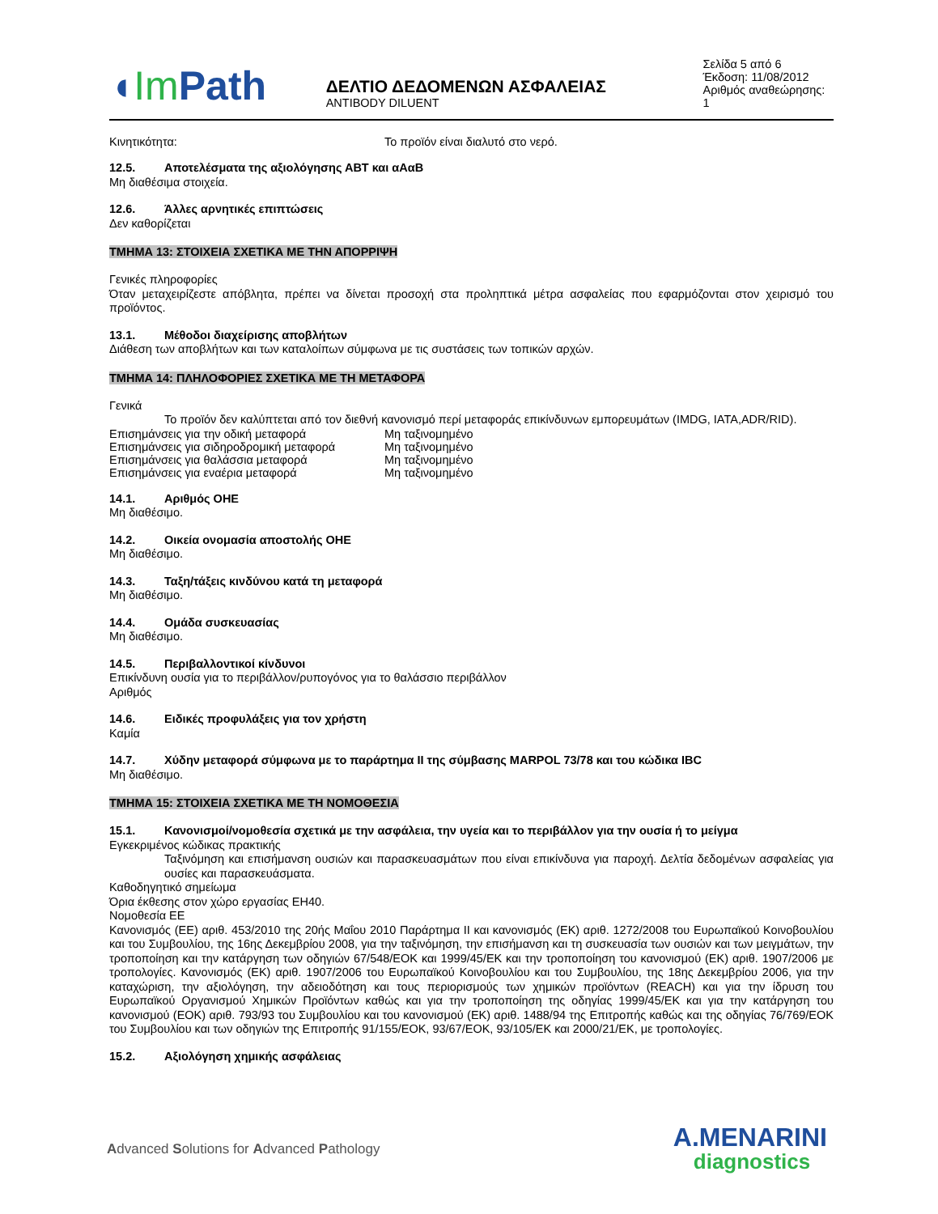◖Im Path
ΔΕΛΤΙΟ ΔΕΔΟΜΕΝΩΝ ΑΣΦΑΛΕΙΑΣ
ANTIBODY DILUENT
Σελίδα 5 από 6
Έκδοση: 11/08/2012
Αριθμός αναθεώρησης: 1
Κινητικότητα: Το προϊόν είναι διαλυτό στο νερό.
12.5. Αποτελέσματα της αξιολόγησης ΑΒΤ και αΑαΒ
Μη διαθέσιμα στοιχεία.
12.6. Άλλες αρνητικές επιπτώσεις
Δεν καθορίζεται
ΤΜΗΜΑ 13: ΣΤΟΙΧΕΙΑ ΣΧΕΤΙΚΑ ΜΕ ΤΗΝ ΑΠΟΡΡΙΨΗ
Γενικές πληροφορίες
Όταν μεταχειρίζεστε απόβλητα, πρέπει να δίνεται προσοχή στα προληπτικά μέτρα ασφαλείας που εφαρμόζονται στον χειρισμό του προϊόντος.
13.1. Μέθοδοι διαχείρισης αποβλήτων
Διάθεση των αποβλήτων και των καταλοίπων σύμφωνα με τις συστάσεις των τοπικών αρχών.
ΤΜΗΜΑ 14: ΠΛΗΛΟΦΟΡΙΕΣ ΣΧΕΤΙΚΑ ΜΕ ΤΗ ΜΕΤΑΦΟΡΑ
Γενικά
Το προϊόν δεν καλύπτεται από τον διεθνή κανονισμό περί μεταφοράς επικίνδυνων εμπορευμάτων (IMDG, IATA,ADR/RID).
Επισημάνσεις για την οδική μεταφορά Μη ταξινομημένο
Επισημάνσεις για σιδηροδρομική μεταφορά Μη ταξινομημένο
Επισημάνσεις για θαλάσσια μεταφορά Μη ταξινομημένο
Επισημάνσεις για εναέρια μεταφορά Μη ταξινομημένο
14.1. Αριθμός ΟΗΕ
Μη διαθέσιμο.
14.2. Οικεία ονομασία αποστολής ΟΗΕ
Μη διαθέσιμο.
14.3. Ταξη/τάξεις κινδύνου κατά τη μεταφορά
Μη διαθέσιμο.
14.4. Ομάδα συσκευασίας
Μη διαθέσιμο.
14.5. Περιβαλλοντικοί κίνδυνοι
Επικίνδυνη ουσία για το περιβάλλον/ρυπογόνος για το θαλάσσιο περιβάλλον
Αριθμός
14.6. Ειδικές προφυλάξεις για τον χρήστη
Καμία
14.7. Χύδην μεταφορά σύμφωνα με το παράρτημα II της σύμβασης MARPOL 73/78 και του κώδικα IBC
Μη διαθέσιμο.
ΤΜΗΜΑ 15: ΣΤΟΙΧΕΙΑ ΣΧΕΤΙΚΑ ΜΕ ΤΗ ΝΟΜΟΘΕΣΙΑ
15.1. Κανονισμοί/νομοθεσία σχετικά με την ασφάλεια, την υγεία και το περιβάλλον για την ουσία ή το μείγμα
Εγκεκριμένος κώδικας πρακτικής
Ταξινόμηση και επισήμανση ουσιών και παρασκευασμάτων που είναι επικίνδυνα για παροχή. Δελτία δεδομένων ασφαλείας για ουσίες και παρασκευάσματα.
Καθοδηγητικό σημείωμα
Όρια έκθεσης στον χώρο εργασίας EH40.
Νομοθεσία ΕΕ
Κανονισμός (ΕΕ) αριθ. 453/2010 της 20ής Μαΐου 2010 Παράρτημα II και κανονισμός (ΕΚ) αριθ. 1272/2008 του Ευρωπαϊκού Κοινοβουλίου και του Συμβουλίου, της 16ης Δεκεμβρίου 2008, για την ταξινόμηση, την επισήμανση και τη συσκευασία των ουσιών και των μειγμάτων, την τροποποίηση και την κατάργηση των οδηγιών 67/548/ΕΟΚ και 1999/45/ΕΚ και την τροποποίηση του κανονισμού (ΕΚ) αριθ. 1907/2006 με τροπολογίες. Κανονισμός (ΕΚ) αριθ. 1907/2006 του Ευρωπαϊκού Κοινοβουλίου και του Συμβουλίου, της 18ης Δεκεμβρίου 2006, για την καταχώριση, την αξιολόγηση, την αδειοδότηση και τους περιορισμούς των χημικών προϊόντων (REACH) και για την ίδρυση του Ευρωπαϊκού Οργανισμού Χημικών Προϊόντων καθώς και για την τροποποίηση της οδηγίας 1999/45/ΕΚ και για την κατάργηση του κανονισμού (ΕΟΚ) αριθ. 793/93 του Συμβουλίου και του κανονισμού (ΕΚ) αριθ. 1488/94 της Επιτροπής καθώς και της οδηγίας 76/769/ΕΟΚ του Συμβουλίου και των οδηγιών της Επιτροπής 91/155/ΕΟΚ, 93/67/ΕΟΚ, 93/105/ΕΚ και 2000/21/ΕΚ, με τροπολογίες.
15.2. Αξιολόγηση χημικής ασφάλειας
Advanced Solutions for Advanced Pathology
A.MENARINI
diagnostics